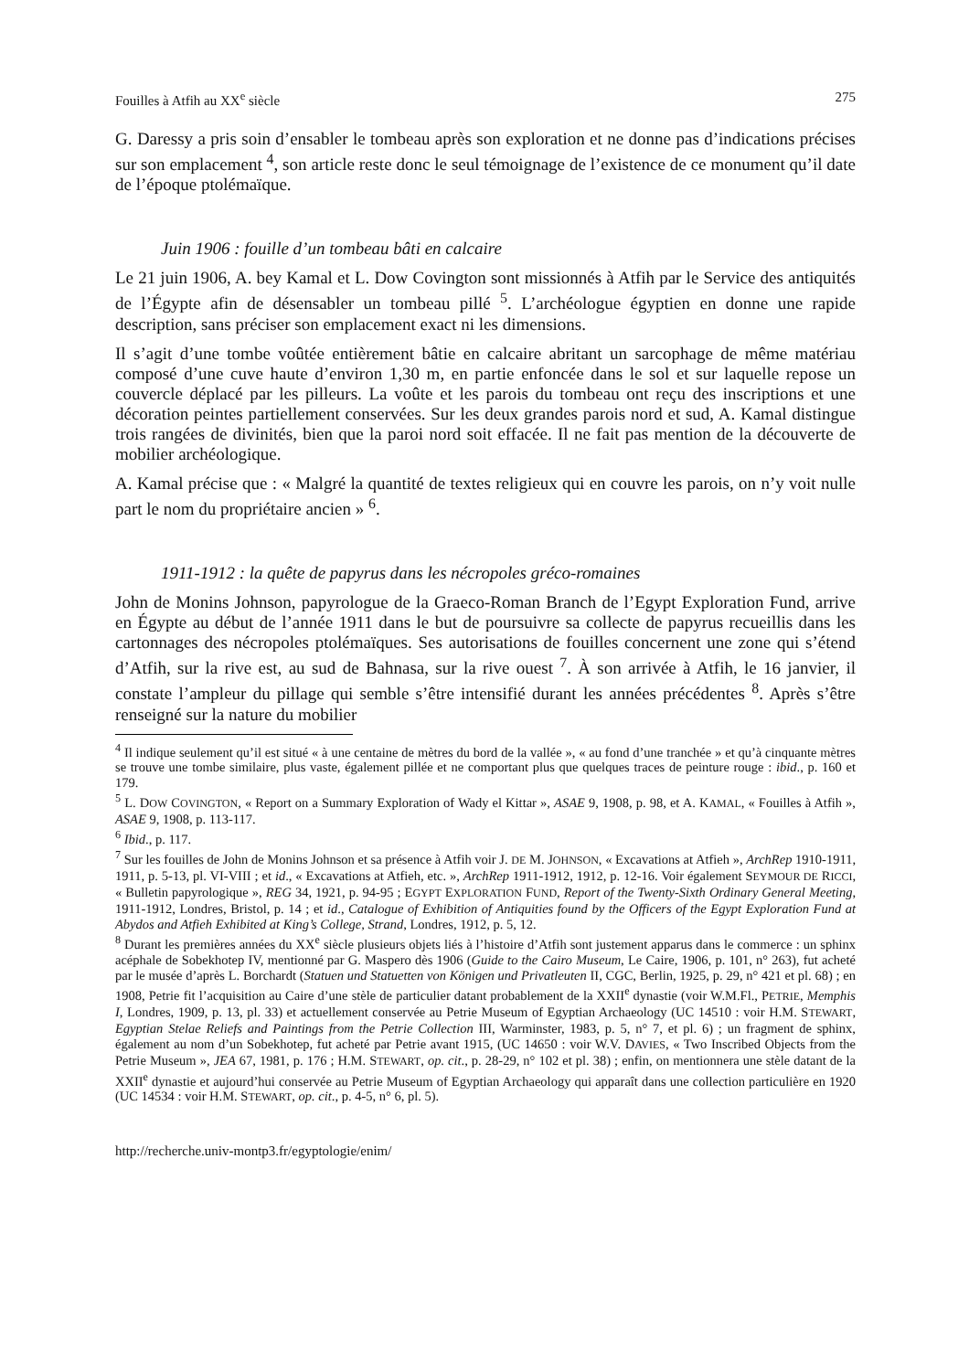Fouilles à Atfih au XX<sup>e</sup> siècle 275
G. Daressy a pris soin d’ensabler le tombeau après son exploration et ne donne pas d’indications précises sur son emplacement <sup>4</sup>, son article reste donc le seul témoignage de l’existence de ce monument qu’il date de l’époque ptolémaïque.
Juin 1906 : fouille d’un tombeau bâti en calcaire
Le 21 juin 1906, A. bey Kamal et L. Dow Covington sont missionnés à Atfih par le Service des antiquités de l’Égypte afin de désensabler un tombeau pillé <sup>5</sup>. L’archéologue égyptien en donne une rapide description, sans préciser son emplacement exact ni les dimensions.
Il s’agit d’une tombe voûtée entièrement bâtie en calcaire abritant un sarcophage de même matériau composé d’une cuve haute d’environ 1,30 m, en partie enfoncée dans le sol et sur laquelle repose un couvercle déplacé par les pilleurs. La voûte et les parois du tombeau ont reçu des inscriptions et une décoration peintes partiellement conservées. Sur les deux grandes parois nord et sud, A. Kamal distingue trois rangées de divinités, bien que la paroi nord soit effacée. Il ne fait pas mention de la découverte de mobilier archéologique.
A. Kamal précise que : « Malgré la quantité de textes religieux qui en couvre les parois, on n’y voit nulle part le nom du propriétaire ancien » <sup>6</sup>.
1911-1912 : la quête de papyrus dans les nécropoles gréco-romaines
John de Monins Johnson, papyrologue de la Graeco-Roman Branch de l’Egypt Exploration Fund, arrive en Égypte au début de l’année 1911 dans le but de poursuivre sa collecte de papyrus recueillis dans les cartonnages des nécropoles ptolémaïques. Ses autorisations de fouilles concernent une zone qui s’étend d’Atfih, sur la rive est, au sud de Bahnasa, sur la rive ouest <sup>7</sup>. À son arrivée à Atfih, le 16 janvier, il constate l’ampleur du pillage qui semble s’être intensifié durant les années précédentes <sup>8</sup>. Après s’être renseigné sur la nature du mobilier
<sup>4</sup> Il indique seulement qu’il est situé « à une centaine de mètres du bord de la vallée », « au fond d’une tranchée » et qu’à cinquante mètres se trouve une tombe similaire, plus vaste, également pillée et ne comportant plus que quelques traces de peinture rouge : ibid., p. 160 et 179.
<sup>5</sup> L. DOW COVINGTON, « Report on a Summary Exploration of Wady el Kittar », ASAE 9, 1908, p. 98, et A. KAMAL, « Fouilles à Atfih », ASAE 9, 1908, p. 113-117.
<sup>6</sup> Ibid., p. 117.
<sup>7</sup> Sur les fouilles de John de Monins Johnson et sa présence à Atfih voir J. DE M. JOHNSON, « Excavations at Atfieh », ArchRep 1910-1911, 1911, p. 5-13, pl. VI-VIII ; et id., « Excavations at Atfieh, etc. », ArchRep 1911-1912, 1912, p. 12-16. Voir également SEYMOUR DE RICCI, « Bulletin papyrologique », REG 34, 1921, p. 94-95 ; EGYPT EXPLORATION FUND, Report of the Twenty-Sixth Ordinary General Meeting, 1911-1912, Londres, Bristol, p. 14 ; et id., Catalogue of Exhibition of Antiquities found by the Officers of the Egypt Exploration Fund at Abydos and Atfieh Exhibited at King’s College, Strand, Londres, 1912, p. 5, 12.
<sup>8</sup> Durant les premières années du XX<sup>e</sup> siècle plusieurs objets liés à l’histoire d’Atfih sont justement apparus dans le commerce : un sphinx acéphale de Sobekhotep IV, mentionné par G. Maspero dès 1906 (Guide to the Cairo Museum, Le Caire, 1906, p. 101, n° 263), fut acheté par le musée d’après L. Borchardt (Statuen und Statuetten von Königen und Privatleuten II, CGC, Berlin, 1925, p. 29, n° 421 et pl. 68) ; en 1908, Petrie fit l’acquisition au Caire d’une stèle de particulier datant probablement de la XXII<sup>e</sup> dynastie (voir W.M.Fl., PETRIE, Memphis I, Londres, 1909, p. 13, pl. 33) et actuellement conservée au Petrie Museum of Egyptian Archaeology (UC 14510 : voir H.M. STEWART, Egyptian Stelae Reliefs and Paintings from the Petrie Collection III, Warminster, 1983, p. 5, n° 7, et pl. 6) ; un fragment de sphinx, également au nom d’un Sobekhotep, fut acheté par Petrie avant 1915, (UC 14650 : voir W.V. DAVIES, « Two Inscribed Objects from the Petrie Museum », JEA 67, 1981, p. 176 ; H.M. STEWART, op. cit., p. 28-29, n° 102 et pl. 38) ; enfin, on mentionnera une stèle datant de la XXII<sup>e</sup> dynastie et aujourd’hui conservée au Petrie Museum of Egyptian Archaeology qui apparaît dans une collection particulière en 1920 (UC 14534 : voir H.M. STEWART, op. cit., p. 4-5, n° 6, pl. 5).
http://recherche.univ-montp3.fr/egyptologie/enim/